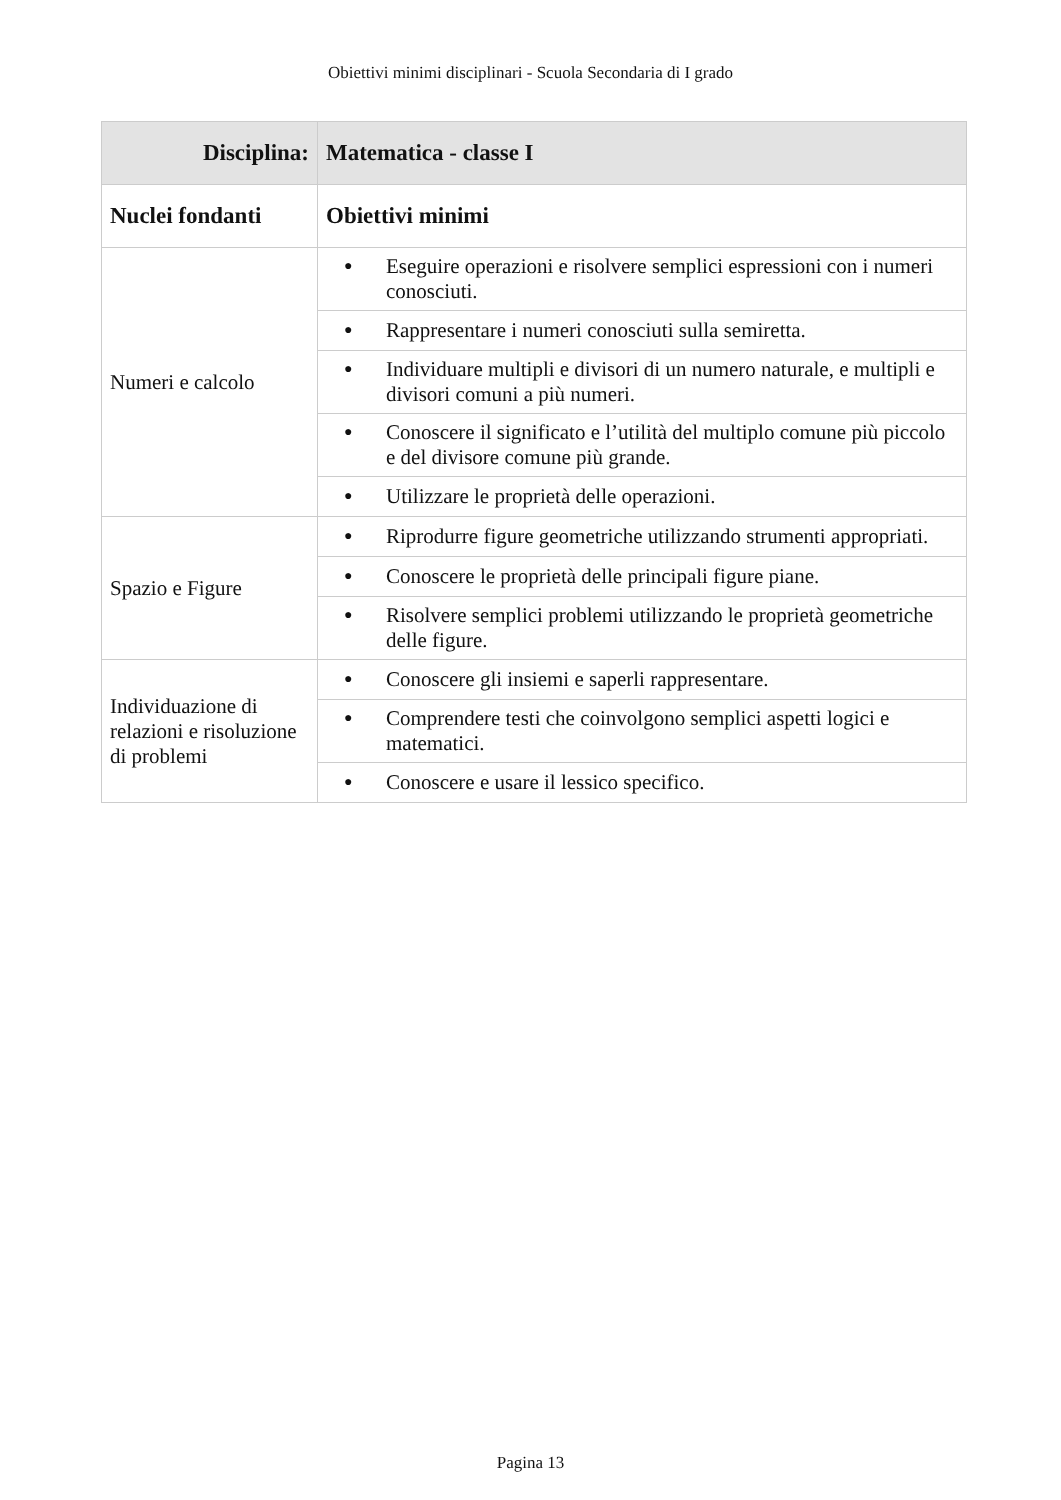Obiettivi minimi disciplinari - Scuola Secondaria di I grado
| Disciplina: | Matematica - classe I |
| --- | --- |
| Nuclei fondanti | Obiettivi minimi |
| Numeri e calcolo | ● Eseguire operazioni e risolvere semplici espressioni con i numeri conosciuti. |
| | ● Rappresentare i numeri conosciuti sulla semiretta. |
| | ● Individuare multipli e divisori di un numero naturale, e multipli e divisori comuni a più numeri. |
| | ● Conoscere il significato e l’utilità del multiplo comune più piccolo e del divisore comune più grande. |
| | ● Utilizzare le proprietà delle operazioni. |
| Spazio e Figure | ● Riprodurre figure geometriche utilizzando strumenti appropriati. |
| | ● Conoscere le proprietà delle principali figure piane. |
| | ● Risolvere semplici problemi utilizzando le proprietà geometriche delle figure. |
| Individuazione di relazioni e risoluzione di problemi | ● Conoscere gli insiemi e saperli rappresentare. |
| | ● Comprendere testi che coinvolgono semplici aspetti logici e matematici. |
| | ● Conoscere e usare il lessico specifico. |
Pagina 13